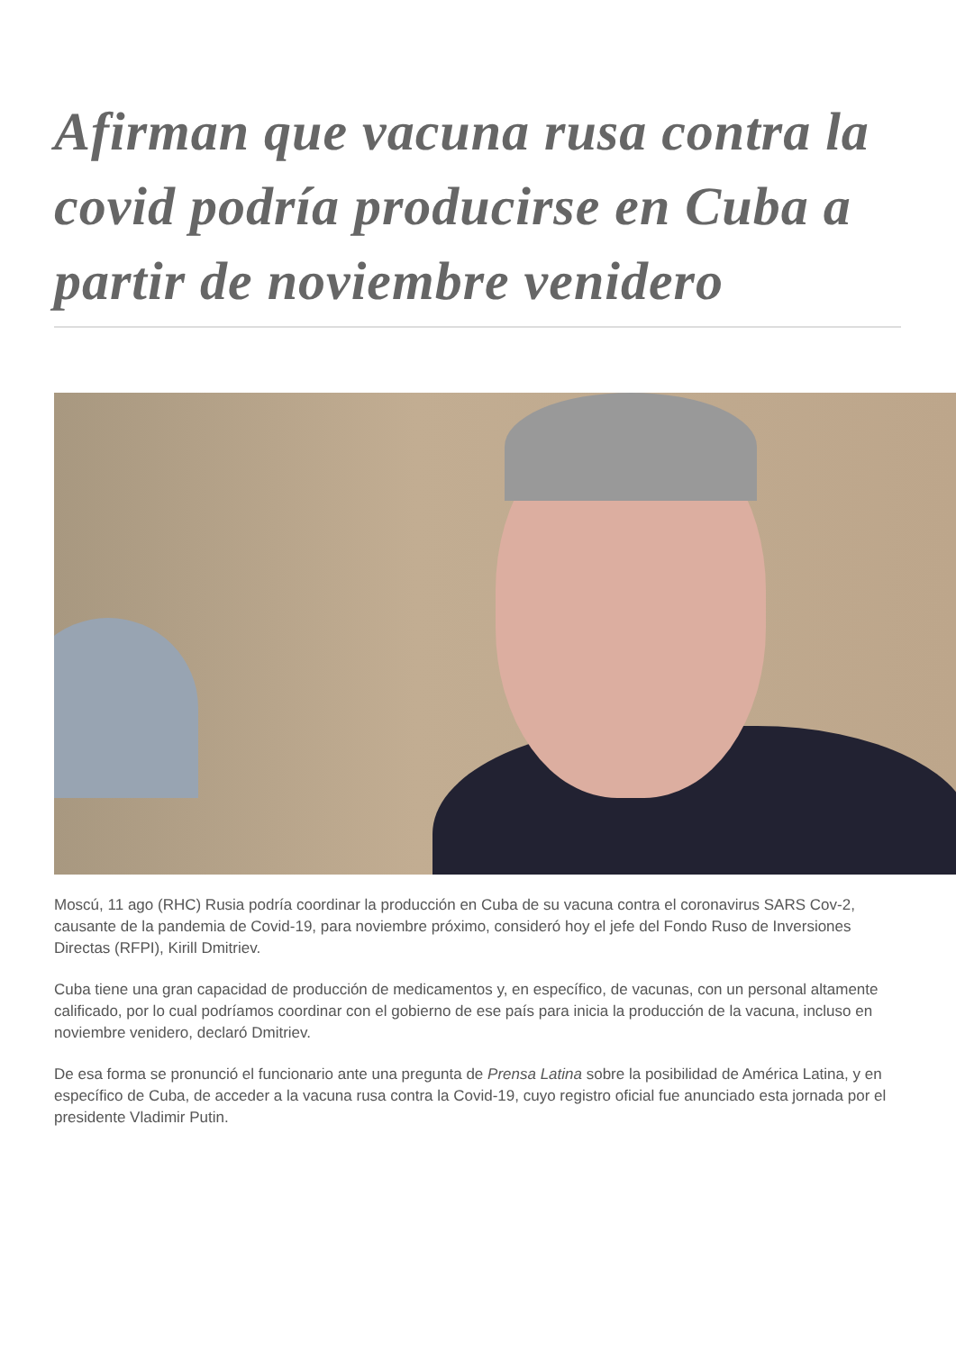Afirman que vacuna rusa contra la covid podría producirse en Cuba a partir de noviembre venidero
Moscú, 11 ago (RHC) Rusia podría coordinar la producción en Cuba de su vacuna contra el coronavirus SARS Cov-2, causante de la pandemia de Covid-19, para noviembre próximo, consideró hoy el jefe del Fondo Ruso de Inversiones Directas (RFPI), Kirill Dmitriev.
Cuba tiene una gran capacidad de producción de medicamentos y, en específico, de vacunas, con un personal altamente calificado, por lo cual podríamos coordinar con el gobierno de ese país para inicia la producción de la vacuna, incluso en noviembre venidero, declaró Dmitriev.
De esa forma se pronunció el funcionario ante una pregunta de Prensa Latina sobre la posibilidad de América Latina, y en específico de Cuba, de acceder a la vacuna rusa contra la Covid-19, cuyo registro oficial fue anunciado esta jornada por el presidente Vladimir Putin.